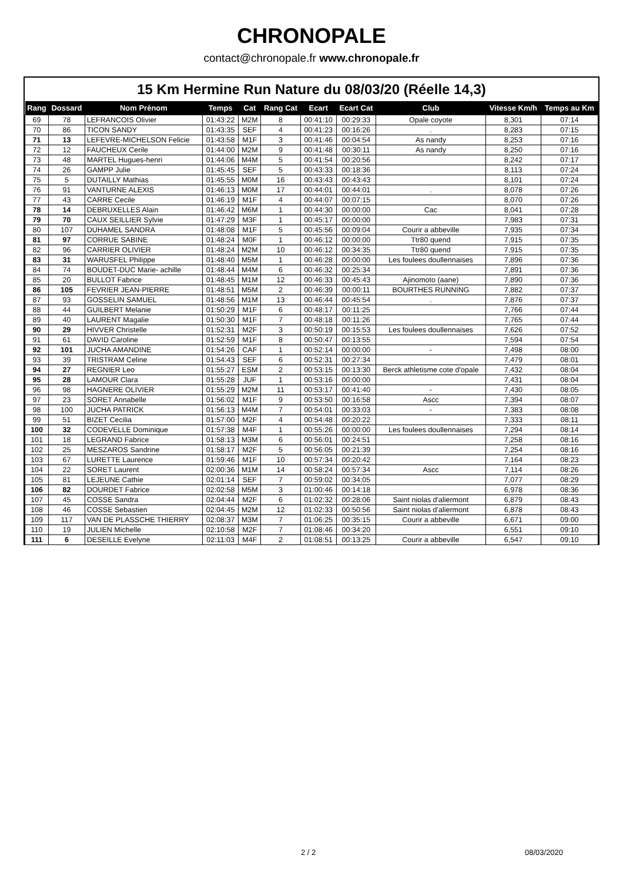CHRONOPALE
contact@chronopale.fr www.chronopale.fr
15 Km Hermine Run Nature du 08/03/20 (Réelle 14,3)
| Rang | Dossard | Nom Prénom | Temps | Cat | Rang Cat | Ecart | Ecart Cat | Club | Vitesse Km/h | Temps au Km |
| --- | --- | --- | --- | --- | --- | --- | --- | --- | --- | --- |
| 69 | 78 | LEFRANCOIS Olivier | 01:43:22 | M2M | 8 | 00:41:10 | 00:29:33 | Opale coyote | 8,301 | 07:14 |
| 70 | 86 | TICON SANDY | 01:43:35 | SEF | 4 | 00:41:23 | 00:16:26 | . | 8,283 | 07:15 |
| 71 | 13 | LEFEVRE-MICHELSON Felicie | 01:43:58 | M1F | 3 | 00:41:46 | 00:04:54 | As nandy | 8,253 | 07:16 |
| 72 | 12 | FAUCHEUX Cerile | 01:44:00 | M2M | 9 | 00:41:48 | 00:30:11 | As nandy | 8,250 | 07:16 |
| 73 | 48 | MARTEL Hugues-henri | 01:44:06 | M4M | 5 | 00:41:54 | 00:20:56 | | 8,242 | 07:17 |
| 74 | 26 | GAMPP Julie | 01:45:45 | SEF | 5 | 00:43:33 | 00:18:36 | | 8,113 | 07:24 |
| 75 | 5 | DUTAILLY Mathias | 01:45:55 | M0M | 16 | 00:43:43 | 00:43:43 | | 8,101 | 07:24 |
| 76 | 91 | VANTURNE ALEXIS | 01:46:13 | M0M | 17 | 00:44:01 | 00:44:01 | . | 8,078 | 07:26 |
| 77 | 43 | CARRE Cecile | 01:46:19 | M1F | 4 | 00:44:07 | 00:07:15 | | 8,070 | 07:26 |
| 78 | 14 | DEBRUXELLES Alain | 01:46:42 | M6M | 1 | 00:44:30 | 00:00:00 | Cac | 8,041 | 07:28 |
| 79 | 70 | CAUX SEILLIER Sylvie | 01:47:29 | M3F | 1 | 00:45:17 | 00:00:00 | | 7,983 | 07:31 |
| 80 | 107 | DUHAMEL SANDRA | 01:48:08 | M1F | 5 | 00:45:56 | 00:09:04 | Courir a abbeville | 7,935 | 07:34 |
| 81 | 97 | CORRUE SABINE | 01:48:24 | M0F | 1 | 00:46:12 | 00:00:00 | Ttr80 quend | 7,915 | 07:35 |
| 82 | 96 | CARRIER OLIVIER | 01:48:24 | M2M | 10 | 00:46:12 | 00:34:35 | Ttr80 quend | 7,915 | 07:35 |
| 83 | 31 | WARUSFEL Philippe | 01:48:40 | M5M | 1 | 00:46:28 | 00:00:00 | Les foulees doullennaises | 7,896 | 07:36 |
| 84 | 74 | BOUDET-DUC Marie- achille | 01:48:44 | M4M | 6 | 00:46:32 | 00:25:34 | | 7,891 | 07:36 |
| 85 | 20 | BULLOT Fabrice | 01:48:45 | M1M | 12 | 00:46:33 | 00:45:43 | Ajinomoto (aane) | 7,890 | 07:36 |
| 86 | 105 | FEVRIER JEAN-PIERRE | 01:48:51 | M5M | 2 | 00:46:39 | 00:00:11 | BOURTHES RUNNING | 7,882 | 07:37 |
| 87 | 93 | GOSSELIN SAMUEL | 01:48:56 | M1M | 13 | 00:46:44 | 00:45:54 | . | 7,876 | 07:37 |
| 88 | 44 | GUILBERT Melanie | 01:50:29 | M1F | 6 | 00:48:17 | 00:11:25 | | 7,766 | 07:44 |
| 89 | 40 | LAURENT Magalie | 01:50:30 | M1F | 7 | 00:48:18 | 00:11:26 | | 7,765 | 07:44 |
| 90 | 29 | HIVVER Christelle | 01:52:31 | M2F | 3 | 00:50:19 | 00:15:53 | Les foulees doullennaises | 7,626 | 07:52 |
| 91 | 61 | DAVID Caroline | 01:52:59 | M1F | 8 | 00:50:47 | 00:13:55 | | 7,594 | 07:54 |
| 92 | 101 | JUCHA AMANDINE | 01:54:26 | CAF | 1 | 00:52:14 | 00:00:00 | - | 7,498 | 08:00 |
| 93 | 39 | TRISTRAM Celine | 01:54:43 | SEF | 6 | 00:52:31 | 00:27:34 | | 7,479 | 08:01 |
| 94 | 27 | REGNIER Leo | 01:55:27 | ESM | 2 | 00:53:15 | 00:13:30 | Berck athletisme cote d'opale | 7,432 | 08:04 |
| 95 | 28 | LAMOUR Clara | 01:55:28 | JUF | 1 | 00:53:16 | 00:00:00 | | 7,431 | 08:04 |
| 96 | 98 | HAGNERE OLIVIER | 01:55:29 | M2M | 11 | 00:53:17 | 00:41:40 | - | 7,430 | 08:05 |
| 97 | 23 | SORET Annabelle | 01:56:02 | M1F | 9 | 00:53:50 | 00:16:58 | Ascc | 7,394 | 08:07 |
| 98 | 100 | JUCHA PATRICK | 01:56:13 | M4M | 7 | 00:54:01 | 00:33:03 | - | 7,383 | 08:08 |
| 99 | 51 | BIZET Cecilia | 01:57:00 | M2F | 4 | 00:54:48 | 00:20:22 | | 7,333 | 08:11 |
| 100 | 32 | CODEVELLE Dominique | 01:57:38 | M4F | 1 | 00:55:26 | 00:00:00 | Les foulees doullennaises | 7,294 | 08:14 |
| 101 | 18 | LEGRAND Fabrice | 01:58:13 | M3M | 6 | 00:56:01 | 00:24:51 | | 7,258 | 08:16 |
| 102 | 25 | MESZAROS Sandrine | 01:58:17 | M2F | 5 | 00:56:05 | 00:21:39 | | 7,254 | 08:16 |
| 103 | 67 | LURETTE Laurence | 01:59:46 | M1F | 10 | 00:57:34 | 00:20:42 | | 7,164 | 08:23 |
| 104 | 22 | SORET Laurent | 02:00:36 | M1M | 14 | 00:58:24 | 00:57:34 | Ascc | 7,114 | 08:26 |
| 105 | 81 | LEJEUNE Cathie | 02:01:14 | SEF | 7 | 00:59:02 | 00:34:05 | | 7,077 | 08:29 |
| 106 | 82 | DOURDET Fabrice | 02:02:58 | M5M | 3 | 01:00:46 | 00:14:18 | | 6,978 | 08:36 |
| 107 | 45 | COSSE Sandra | 02:04:44 | M2F | 6 | 01:02:32 | 00:28:06 | Saint niolas d'aliermont | 6,879 | 08:43 |
| 108 | 46 | COSSE Sebastien | 02:04:45 | M2M | 12 | 01:02:33 | 00:50:56 | Saint niolas d'aliermont | 6,878 | 08:43 |
| 109 | 117 | VAN DE PLASSCHE THIERRY | 02:08:37 | M3M | 7 | 01:06:25 | 00:35:15 | Courir a abbeville | 6,671 | 09:00 |
| 110 | 19 | JULIEN Michelle | 02:10:58 | M2F | 7 | 01:08:46 | 00:34:20 | | 6,551 | 09:10 |
| 111 | 6 | DESEILLE Evelyne | 02:11:03 | M4F | 2 | 01:08:51 | 00:13:25 | Courir a abbeville | 6,547 | 09:10 |
2 / 2 08/03/2020